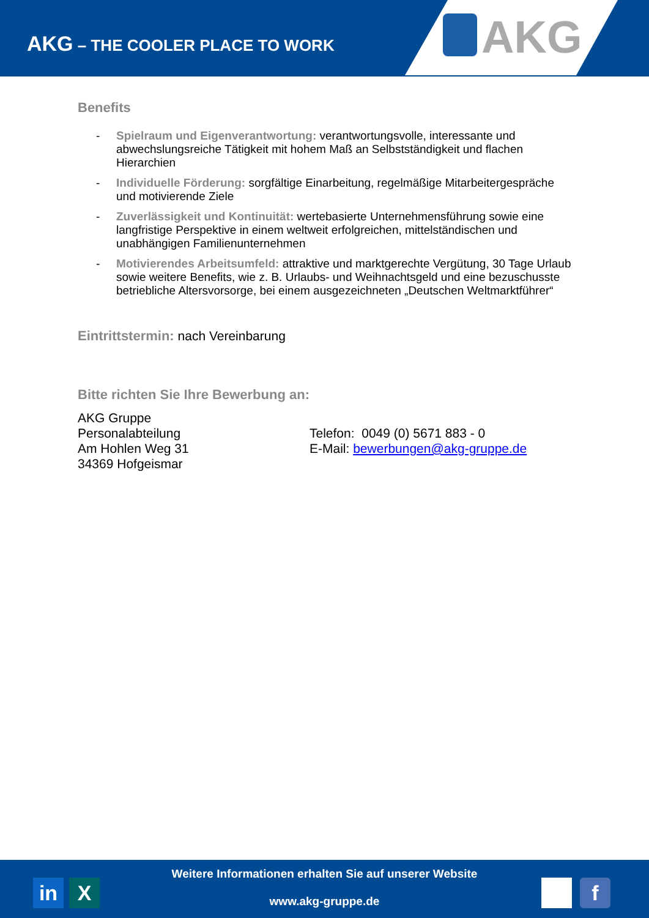AKG – THE COOLER PLACE TO WORK
AKG
Benefits
- Spielraum und Eigenverantwortung: verantwortungsvolle, interessante und abwechslungsreiche Tätigkeit mit hohem Maß an Selbstständigkeit und flachen Hierarchien
- Individuelle Förderung: sorgfältige Einarbeitung, regelmäßige Mitarbeitergespräche und motivierende Ziele
- Zuverlässigkeit und Kontinuität: wertebasierte Unternehmensführung sowie eine langfristige Perspektive in einem weltweit erfolgreichen, mittelständischen und unabhängigen Familienunternehmen
- Motivierendes Arbeitsumfeld: attraktive und marktgerechte Vergütung, 30 Tage Urlaub sowie weitere Benefits, wie z. B. Urlaubs- und Weihnachtsgeld und eine bezuschusste betriebliche Altersvorsorge, bei einem ausgezeichneten „Deutschen Weltmarktführer“
Eintrittstermin: nach Vereinbarung
Bitte richten Sie Ihre Bewerbung an:
AKG Gruppe
Personalabteilung
Am Hohlen Weg 31
34369 Hofgeismar
Telefon: 0049 (0) 5671 883 - 0
E-Mail: bewerbungen@akg-gruppe.de
Weitere Informationen erhalten Sie auf unserer Website
www.akg-gruppe.de
in X f